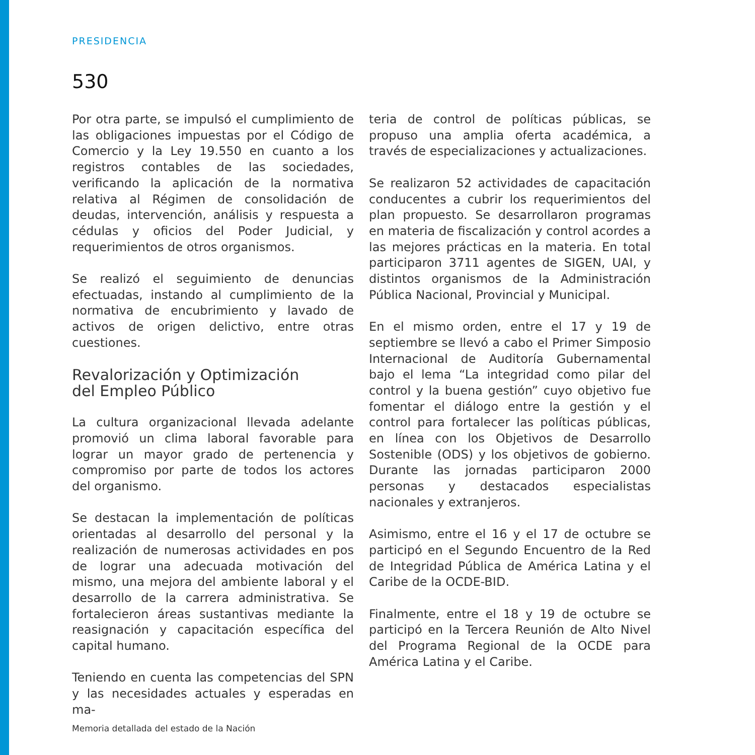PRESIDENCIA
530
Por otra parte, se impulsó el cumplimiento de las obligaciones impuestas por el Código de Comercio y la Ley 19.550 en cuanto a los registros contables de las sociedades, verificando la aplicación de la normativa relativa al Régimen de consolidación de deudas, intervención, análisis y respuesta a cédulas y oficios del Poder Judicial, y requerimientos de otros organismos.
Se realizó el seguimiento de denuncias efectuadas, instando al cumplimiento de la normativa de encubrimiento y lavado de activos de origen delictivo, entre otras cuestiones.
Revalorización y Optimización
del Empleo Público
La cultura organizacional llevada adelante promovió un clima laboral favorable para lograr un mayor grado de pertenencia y compromiso por parte de todos los actores del organismo.
Se destacan la implementación de políticas orientadas al desarrollo del personal y la realización de numerosas actividades en pos de lograr una adecuada motivación del mismo, una mejora del ambiente laboral y el desarrollo de la carrera administrativa. Se fortalecieron áreas sustantivas mediante la reasignación y capacitación específica del capital humano.
Teniendo en cuenta las competencias del SPN y las necesidades actuales y esperadas en ma-
teria de control de políticas públicas, se propuso una amplia oferta académica, a través de especializaciones y actualizaciones.
Se realizaron 52 actividades de capacitación conducentes a cubrir los requerimientos del plan propuesto. Se desarrollaron programas en materia de fiscalización y control acordes a las mejores prácticas en la materia. En total participaron 3711 agentes de SIGEN, UAI, y distintos organismos de la Administración Pública Nacional, Provincial y Municipal.
En el mismo orden, entre el 17 y 19 de septiembre se llevó a cabo el Primer Simposio Internacional de Auditoría Gubernamental bajo el lema “La integridad como pilar del control y la buena gestión” cuyo objetivo fue fomentar el diálogo entre la gestión y el control para fortalecer las políticas públicas, en línea con los Objetivos de Desarrollo Sostenible (ODS) y los objetivos de gobierno. Durante las jornadas participaron 2000 personas y destacados especialistas nacionales y extranjeros.
Asimismo, entre el 16 y el 17 de octubre se participó en el Segundo Encuentro de la Red de Integridad Pública de América Latina y el Caribe de la OCDE-BID.
Finalmente, entre el 18 y 19 de octubre se participó en la Tercera Reunión de Alto Nivel del Programa Regional de la OCDE para América Latina y el Caribe.
Memoria detallada del estado de la Nación